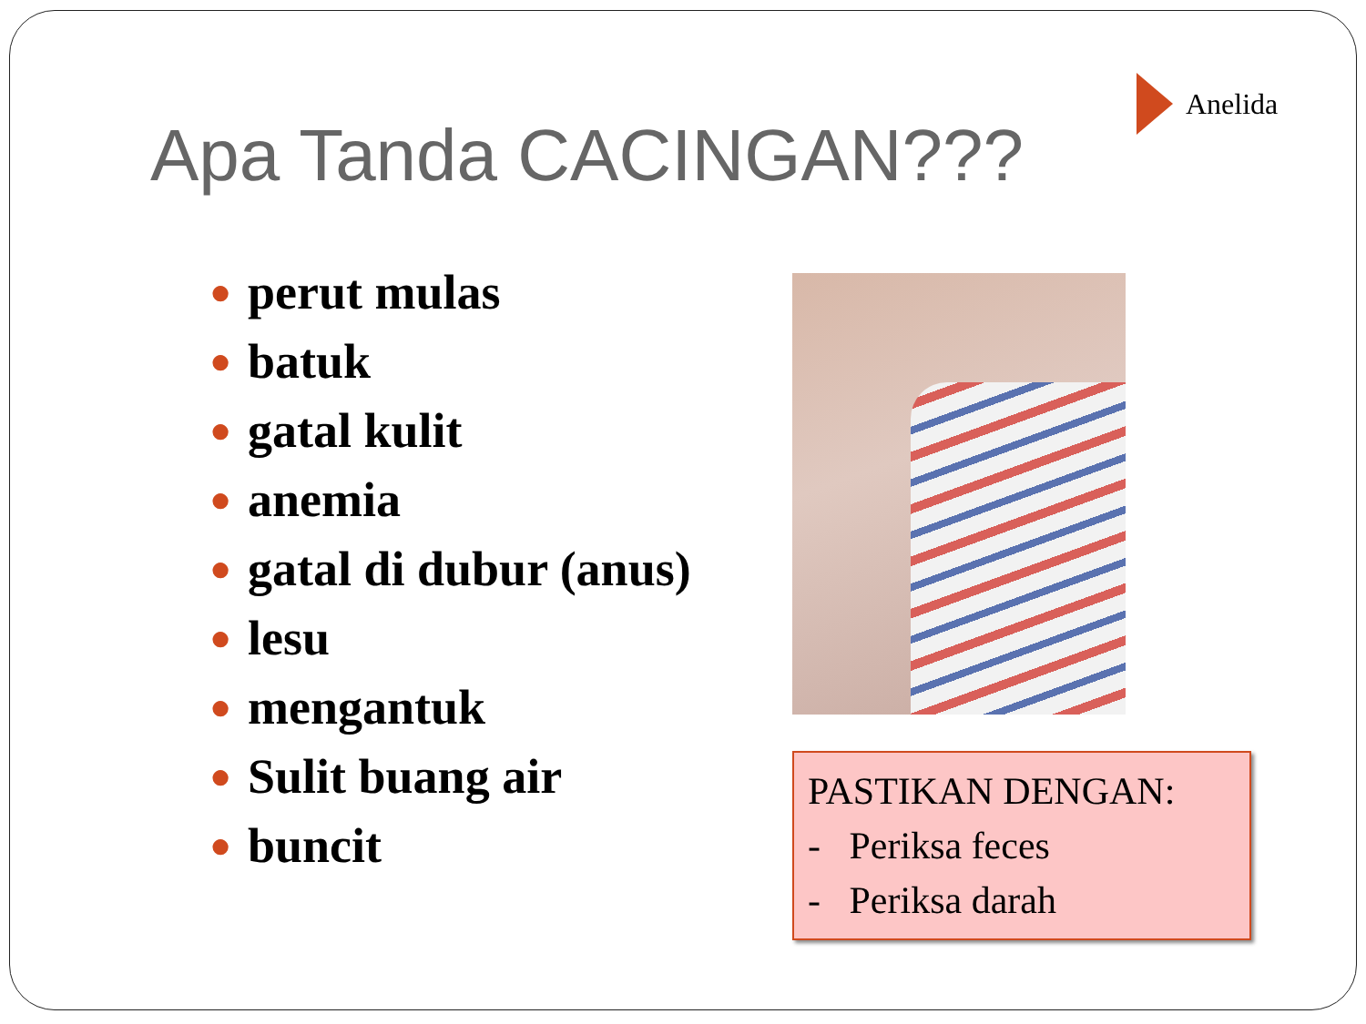Anelida
Apa Tanda CACINGAN???
● perut mulas
● batuk
● gatal kulit
● anemia
● gatal di dubur (anus)
● lesu
● mengantuk
● Sulit buang air
● buncit
PASTIKAN DENGAN:
- Periksa feces
- Periksa darah